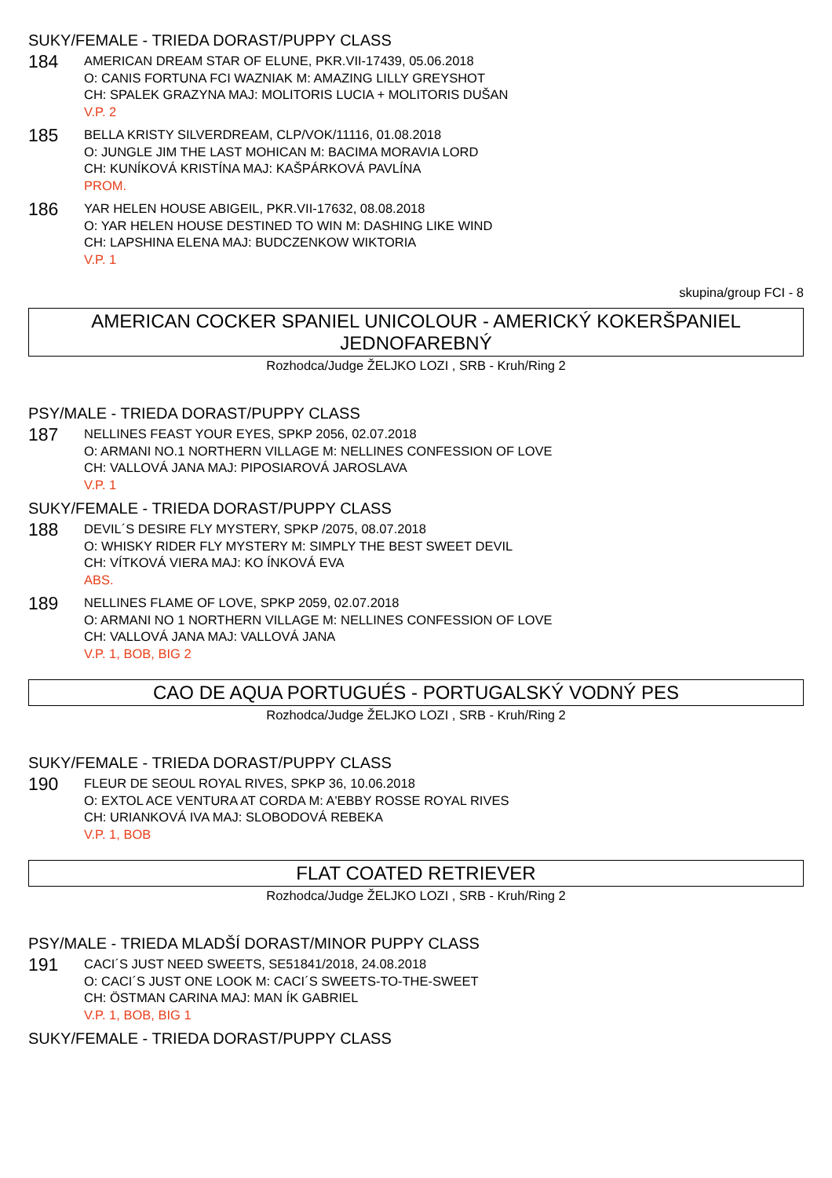SUKY/FEMALE - TRIEDA DORAST/PUPPY CLASS
184
AMERICAN DREAM STAR OF ELUNE, PKR.VII-17439, 05.06.2018
O: CANIS FORTUNA FCI WAZNIAK M: AMAZING LILLY GREYSHOT
CH: SPALEK GRAZYNA MAJ: MOLITORIS LUCIA + MOLITORIS DUŠAN
V.P. 2
185
BELLA KRISTY SILVERDREAM, CLP/VOK/11116, 01.08.2018
O: JUNGLE JIM THE LAST MOHICAN M: BACIMA MORAVIA LORD
CH: KUNÍKOVÁ KRISTÍNA MAJ: KAŠPÁRKOVÁ PAVLÍNA
PROM.
186
YAR HELEN HOUSE ABIGEIL, PKR.VII-17632, 08.08.2018
O: YAR HELEN HOUSE DESTINED TO WIN M: DASHING LIKE WIND
CH: LAPSHINA ELENA MAJ: BUDCZENKOW WIKTORIA
V.P. 1
skupina/group FCI - 8
AMERICAN COCKER SPANIEL UNICOLOUR - AMERICKÝ KOKERŠPANIEL JEDNOFAREBNÝ
Rozhodca/Judge ŽELJKO LOZI , SRB - Kruh/Ring 2
PSY/MALE - TRIEDA DORAST/PUPPY CLASS
187
NELLINES FEAST YOUR EYES, SPKP 2056, 02.07.2018
O: ARMANI NO.1 NORTHERN VILLAGE M: NELLINES CONFESSION OF LOVE
CH: VALLOVÁ JANA MAJ: PIPOSIAROVÁ JAROSLAVA
V.P. 1
SUKY/FEMALE - TRIEDA DORAST/PUPPY CLASS
188
DEVIL´S DESIRE FLY MYSTERY, SPKP /2075, 08.07.2018
O: WHISKY RIDER FLY MYSTERY M: SIMPLY THE BEST SWEET DEVIL
CH: VÍTKOVÁ VIERA MAJ: KO ÍNKOVÁ EVA
ABS.
189
NELLINES FLAME OF LOVE, SPKP 2059, 02.07.2018
O: ARMANI NO 1 NORTHERN VILLAGE M: NELLINES CONFESSION OF LOVE
CH: VALLOVÁ JANA MAJ: VALLOVÁ JANA
V.P. 1, BOB, BIG 2
CAO DE AQUA PORTUGUÉS - PORTUGALSKÝ VODNÝ PES
Rozhodca/Judge ŽELJKO LOZI , SRB - Kruh/Ring 2
SUKY/FEMALE - TRIEDA DORAST/PUPPY CLASS
190
FLEUR DE SEOUL ROYAL RIVES, SPKP 36, 10.06.2018
O: EXTOL ACE VENTURA AT CORDA M: A'EBBY ROSSE ROYAL RIVES
CH: URIANKOVÁ IVA MAJ: SLOBODOVÁ REBEKA
V.P. 1, BOB
FLAT COATED RETRIEVER
Rozhodca/Judge ŽELJKO LOZI , SRB - Kruh/Ring 2
PSY/MALE - TRIEDA MLADŠÍ DORAST/MINOR PUPPY CLASS
191
CACI´S JUST NEED SWEETS, SE51841/2018, 24.08.2018
O: CACI´S JUST ONE LOOK M: CACI´S SWEETS-TO-THE-SWEET
CH: ÖSTMAN CARINA MAJ: MAN ÍK GABRIEL
V.P. 1, BOB, BIG 1
SUKY/FEMALE - TRIEDA DORAST/PUPPY CLASS